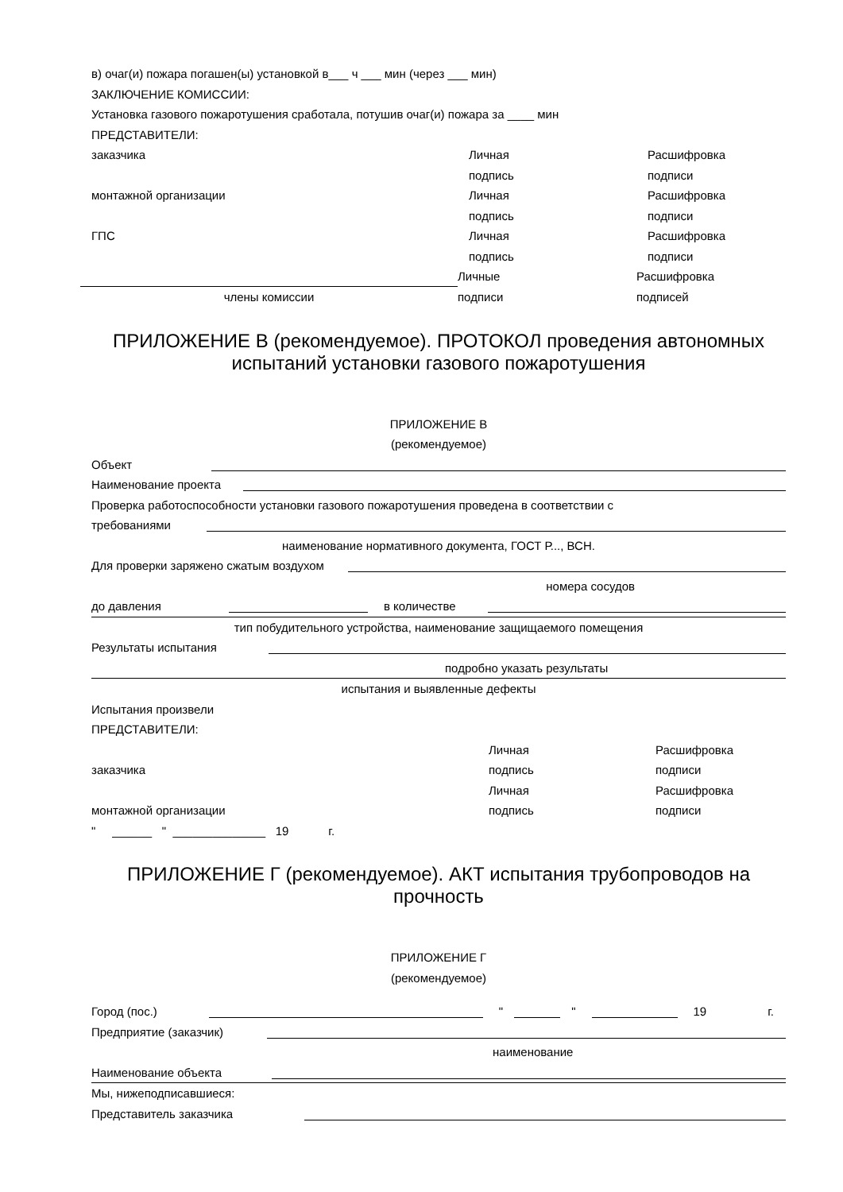в) очаг(и) пожара погашен(ы) установкой в___ ч ___ мин (через ___ мин)
ЗАКЛЮЧЕНИЕ КОМИССИИ:
Установка газового пожаротушения сработала, потушив очаг(и) пожара за ____ мин
ПРЕДСТАВИТЕЛИ:
заказчика Личная
подпись
Расшифровка
подписи
монтажной организации Личная
подпись
Расшифровка
подписи
ГПС Личная
подпись
Расшифровка
подписи
члены комиссии
Личные
подписи
Расшифровка
подписей
ПРИЛОЖЕНИЕ В (рекомендуемое). ПРОТОКОЛ проведения автономных испытаний установки газового пожаротушения
ПРИЛОЖЕНИЕ В
(рекомендуемое)
Объект
Наименование проекта
Проверка работоспособности установки газового пожаротушения проведена в соответствии с
требованиями
наименование нормативного документа, ГОСТ Р..., ВСН.
Для проверки заряжено сжатым воздухом
номера сосудов
до давления в количестве
тип побудительного устройства, наименование защищаемого помещения
Результаты испытания
подробно указать результаты
испытания и выявленные дефекты
Испытания произвели
ПРЕДСТАВИТЕЛИ:
заказчика Личная
подпись
Расшифровка
подписи
монтажной организации Личная
подпись
Расшифровка
подписи
" ______ " ______________ 19 г.
ПРИЛОЖЕНИЕ Г (рекомендуемое). АКТ испытания трубопроводов на прочность
ПРИЛОЖЕНИЕ Г
(рекомендуемое)
Город (пос.) " " 19 г.
Предприятие (заказчик)
наименование
Наименование объекта
Мы, нижеподписавшиеся:
Представитель заказчика